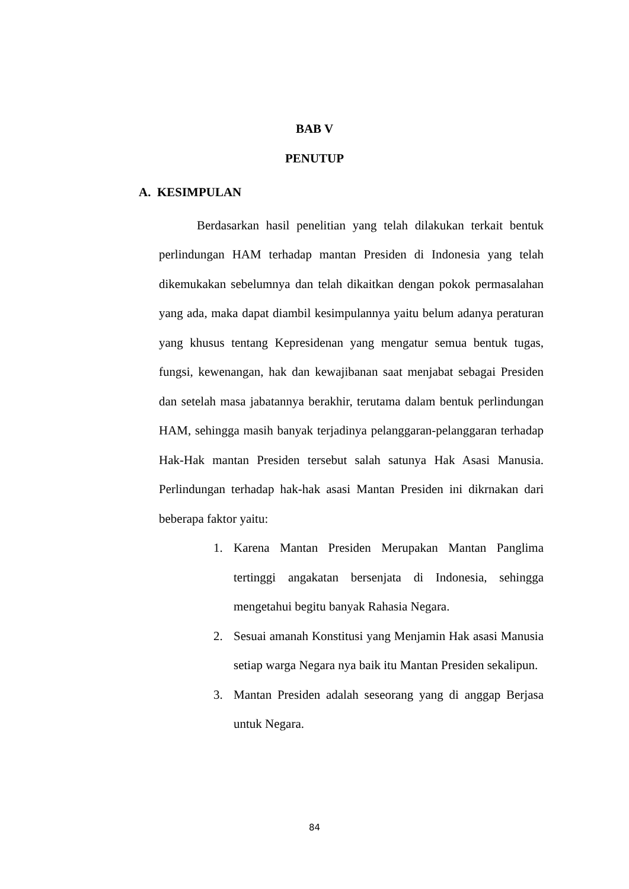BAB V
PENUTUP
A. KESIMPULAN
Berdasarkan hasil penelitian yang telah dilakukan terkait bentuk perlindungan HAM terhadap mantan Presiden di Indonesia yang telah dikemukakan sebelumnya dan telah dikaitkan dengan pokok permasalahan yang ada, maka dapat diambil kesimpulannya yaitu belum adanya peraturan yang khusus tentang Kepresidenan yang mengatur semua bentuk tugas, fungsi, kewenangan, hak dan kewajibanan saat menjabat sebagai Presiden dan setelah masa jabatannya berakhir, terutama dalam bentuk perlindungan HAM, sehingga masih banyak terjadinya pelanggaran-pelanggaran terhadap Hak-Hak mantan Presiden tersebut salah satunya Hak Asasi Manusia. Perlindungan terhadap hak-hak asasi Mantan Presiden ini dikrnakan dari beberapa faktor yaitu:
1. Karena Mantan Presiden Merupakan Mantan Panglima tertinggi angakatan bersenjata di Indonesia, sehingga mengetahui begitu banyak Rahasia Negara.
2. Sesuai amanah Konstitusi yang Menjamin Hak asasi Manusia setiap warga Negara nya baik itu Mantan Presiden sekalipun.
3. Mantan Presiden adalah seseorang yang di anggap Berjasa untuk Negara.
84